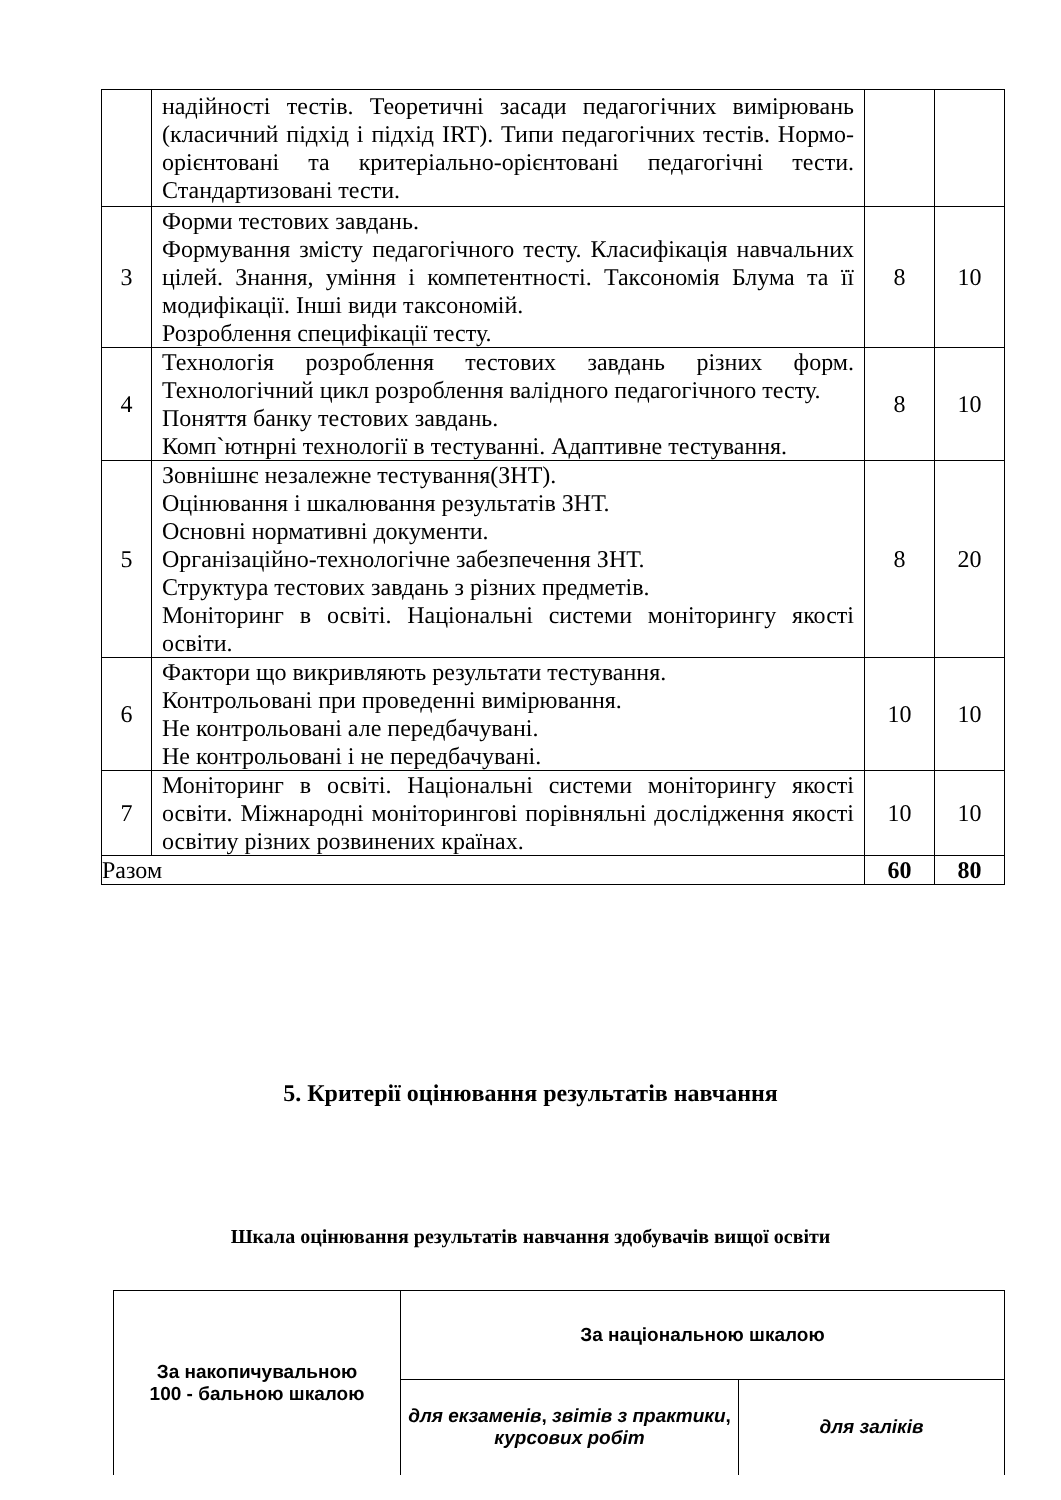| | надійності тестів. Теоретичні засади педагогічних вимірювань (класичний підхід і підхід IRT). Типи педагогічних тестів. Нормо-орієнтовані та критеріально-орієнтовані педагогічні тести. Стандартизовані тести. | | |
| 3 | Форми тестових завдань. Формування змісту педагогічного тесту. Класифікація навчальних цілей. Знання, уміння і компетентності. Таксономія Блума та її модифікації. Інші види таксономій. Розроблення специфікації тесту. | 8 | 10 |
| 4 | Технологія розроблення тестових завдань різних форм. Технологічний цикл розроблення валідного педагогічного тесту. Поняття банку тестових завдань. Комп`ютнрні технології в тестуванні. Адаптивне тестування. | 8 | 10 |
| 5 | Зовнішнє незалежне тестування(ЗНТ). Оцінювання і шкалювання результатів ЗНТ. Основні нормативні документи. Організаційно-технологічне забезпечення ЗНТ. Структура тестових завдань з різних предметів. Моніторинг в освіті. Національні системи моніторингу якості освіти. | 8 | 20 |
| 6 | Фактори що викривляють результати тестування. Контрольовані при проведенні вимірювання. Не контрольовані але передбачувані. Не контрольовані і не передбачувані. | 10 | 10 |
| 7 | Моніторинг в освіті. Національні системи моніторингу якості освіти. Міжнародні моніторингові порівняльні дослідження якості освітиу різних розвинених країнах. | 10 | 10 |
| Разом | | 60 | 80 |
5. Критерії оцінювання результатів навчання
Шкала оцінювання результатів навчання здобувачів вищої освіти
| За накопичувальною 100 - бальною шкалою | За національною шкалою | |
| | для екзаменів , звітів з практики , курсових робіт | для заліків |